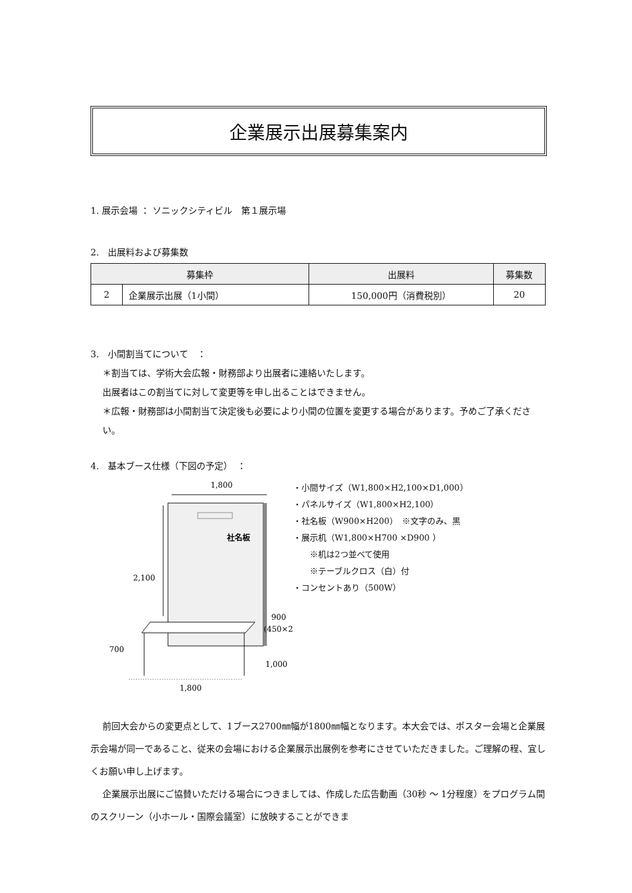企業展示出展募集案内
1. 展示会場 ： ソニックシティビル　第１展示場
2.　出展料および募集数
| 募集枠 | | 出展料 | 募集数 |
| --- | --- | --- | --- |
| 2 | 企業展示出展（1小間） | 150,000円（消費税別） | 20 |
3.　小間割当てについて　：
＊割当ては、学術大会広報・財務部より出展者に連絡いたします。
出展者はこの割当てに対して変更等を申し出ることはできません。
＊広報・財務部は小間割当て決定後も必要により小間の位置を変更する場合があります。予めご了承ください。
4.　基本ブース仕様（下図の予定）　：
1,800
社名板
2,100
700
900
(450×2 )
1,000
1,800
・小間サイズ（W1,800×H2,100×D1,000）
・パネルサイズ（W1,800×H2,100）
・社名板（W900×H200）　※文字のみ、黒
・展示机（W1,800×H700 ×D900 ）
※机は2つ並べて使用
※テーブルクロス（白）付
・コンセントあり（500W）
前回大会からの変更点として、1ブース2700㎜幅が1800㎜幅となります。本大会では、ポスター会場と企業展示会場が同一であること、従来の会場における企業展示出展例を参考にさせていただきました。ご理解の程、宜しくお願い申し上げます。
企業展示出展にご協賛いただける場合につきましては、作成した広告動画（30秒 ～ 1分程度）をプログラム間のスクリーン（小ホール・国際会議室）に放映することができま